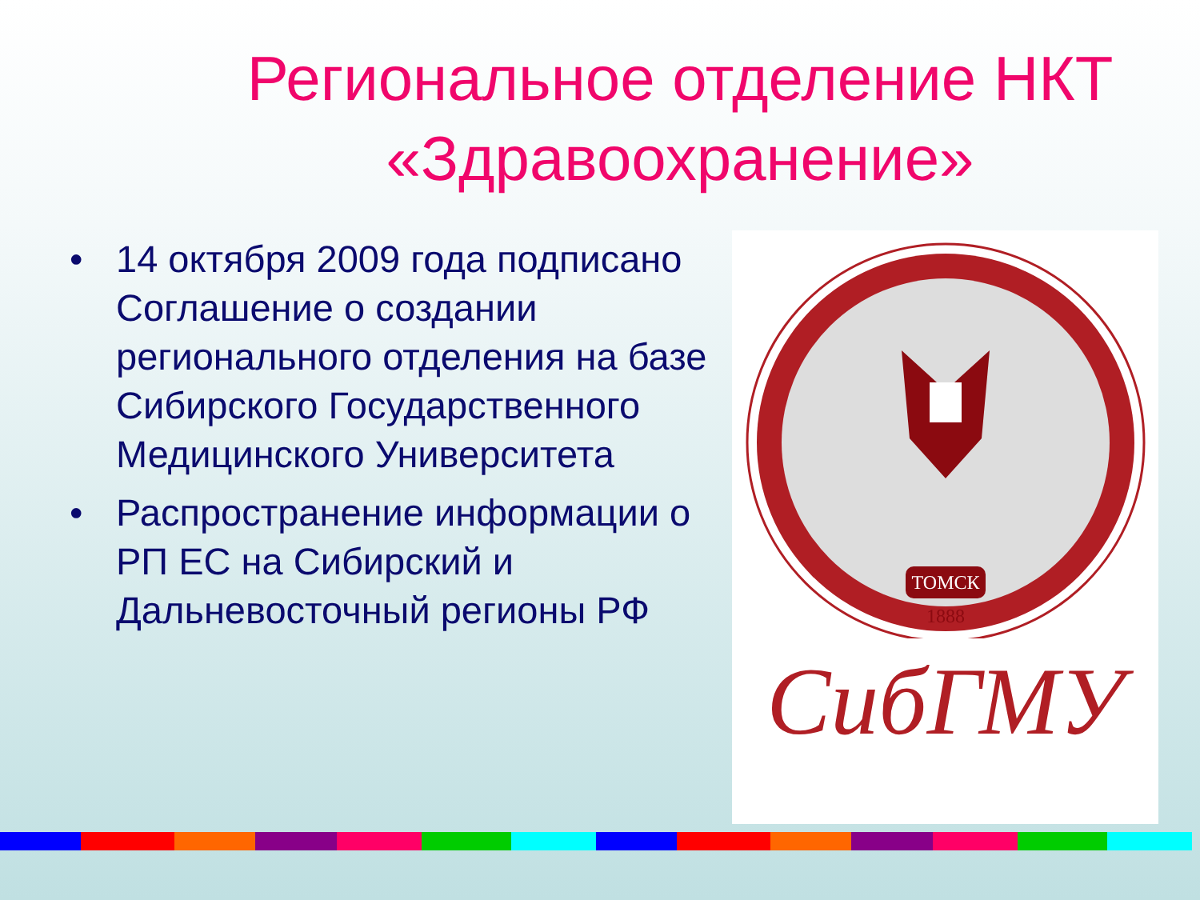Региональное отделение НКТ «Здравоохранение»
• 14 октября 2009 года подписано Соглашение о создании регионального отделения на базе Сибирского Государственного Медицинского Университета
• Распространение информации о РП ЕС на Сибирский и Дальневосточный регионы РФ
ТОМСК
1888
СибГМУ